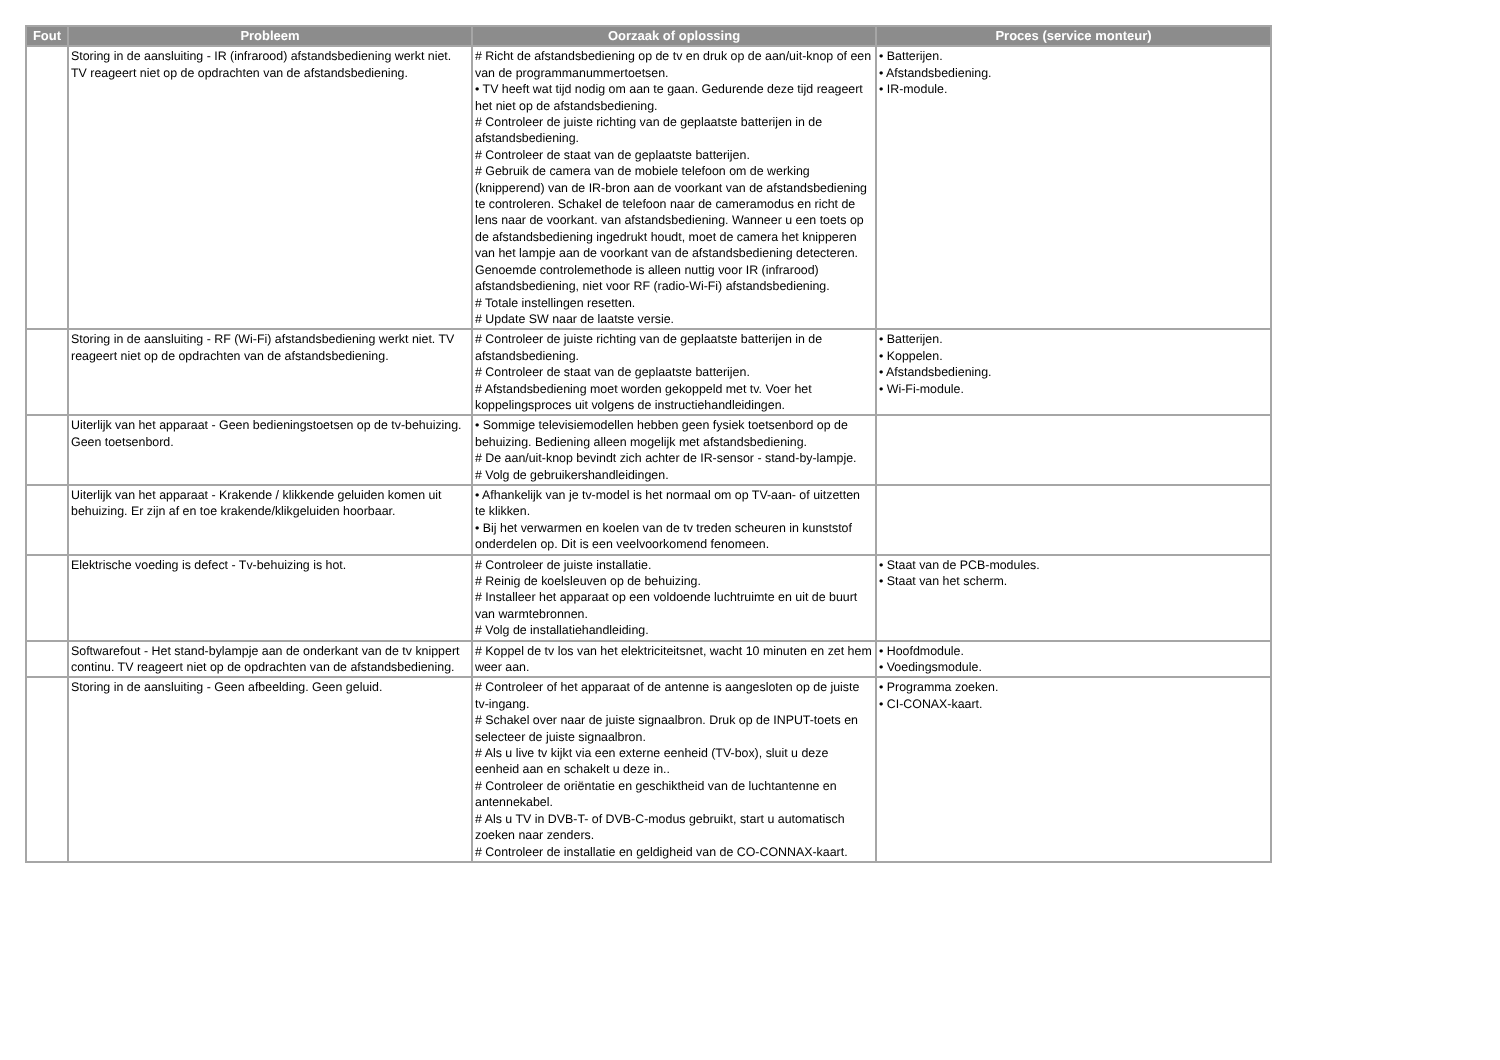| Fout | Probleem | Oorzaak of oplossing | Proces (service monteur) |
| --- | --- | --- | --- |
| | Storing in de aansluiting - IR (infrarood) afstandsbediening werkt niet. TV reageert niet op de opdrachten van de afstandsbediening. | # Richt de afstandsbediening op de tv en druk op de aan/uit-knop of een van de programmanummertoetsen. • TV heeft wat tijd nodig om aan te gaan. Gedurende deze tijd reageert het niet op de afstandsbediening. # Controleer de juiste richting van de geplaatste batterijen in de afstandsbediening. # Controleer de staat van de geplaatste batterijen. # Gebruik de camera van de mobiele telefoon om de werking (knipperend) van de IR-bron aan de voorkant van de afstandsbediening te controleren. Schakel de telefoon naar de cameramodus en richt de lens naar de voorkant. van afstandsbediening. Wanneer u een toets op de afstandsbediening ingedrukt houdt, moet de camera het knipperen van het lampje aan de voorkant van de afstandsbediening detecteren. Genoemde controlemethode is alleen nuttig voor IR (infrarood) afstandsbediening, niet voor RF (radio-Wi-Fi) afstandsbediening. # Totale instellingen resetten. # Update SW naar de laatste versie. | • Batterijen. • Afstandsbediening. • IR-module. |
| | Storing in de aansluiting - RF (Wi-Fi) afstandsbediening werkt niet. TV reageert niet op de opdrachten van de afstandsbediening. | # Controleer de juiste richting van de geplaatste batterijen in de afstandsbediening. # Controleer de staat van de geplaatste batterijen. # Afstandsbediening moet worden gekoppeld met tv. Voer het koppelingsproces uit volgens de instructiehandleidingen. | • Batterijen. • Koppelen. • Afstandsbediening. • Wi-Fi-module. |
| | Uiterlijk van het apparaat - Geen bedieningstoetsen op de tv-behuizing. Geen toetsenbord. | • Sommige televisiemodellen hebben geen fysiek toetsenbord op de behuizing. Bediening alleen mogelijk met afstandsbediening. # De aan/uit-knop bevindt zich achter de IR-sensor - stand-by-lampje. # Volg de gebruikershandleidingen. | |
| | Uiterlijk van het apparaat - Krakende / klikkende geluiden komen uit behuizing. Er zijn af en toe krakende/klikgeluiden hoorbaar. | • Afhankelijk van je tv-model is het normaal om op TV-aan- of uitzetten te klikken. • Bij het verwarmen en koelen van de tv treden scheuren in kunststof onderdelen op. Dit is een veelvoorkomend fenomeen. | |
| | Elektrische voeding is defect - Tv-behuizing is hot. | # Controleer de juiste installatie. # Reinig de koelsleuven op de behuizing. # Installeer het apparaat op een voldoende luchtruimte en uit de buurt van warmtebronnen. # Volg de installatiehandleiding. | • Staat van de PCB-modules. • Staat van het scherm. |
| | Softwarefout - Het stand-bylampje aan de onderkant van de tv knippert continu. TV reageert niet op de opdrachten van de afstandsbediening. | # Koppel de tv los van het elektriciteitsnet, wacht 10 minuten en zet hem weer aan. | • Hoofdmodule. • Voedingsmodule. |
| | Storing in de aansluiting - Geen afbeelding. Geen geluid. | # Controleer of het apparaat of de antenne is aangesloten op de juiste tv-ingang. # Schakel over naar de juiste signaalbron. Druk op de INPUT-toets en selecteer de juiste signaalbron. # Als u live tv kijkt via een externe eenheid (TV-box), sluit u deze eenheid aan en schakelt u deze in.. # Controleer de oriëntatie en geschiktheid van de luchtantenne en antennekabel. # Als u TV in DVB-T- of DVB-C-modus gebruikt, start u automatisch zoeken naar zenders. # Controleer de installatie en geldigheid van de CO-CONNAX-kaart. | • Programma zoeken. • CI-CONAX-kaart. |